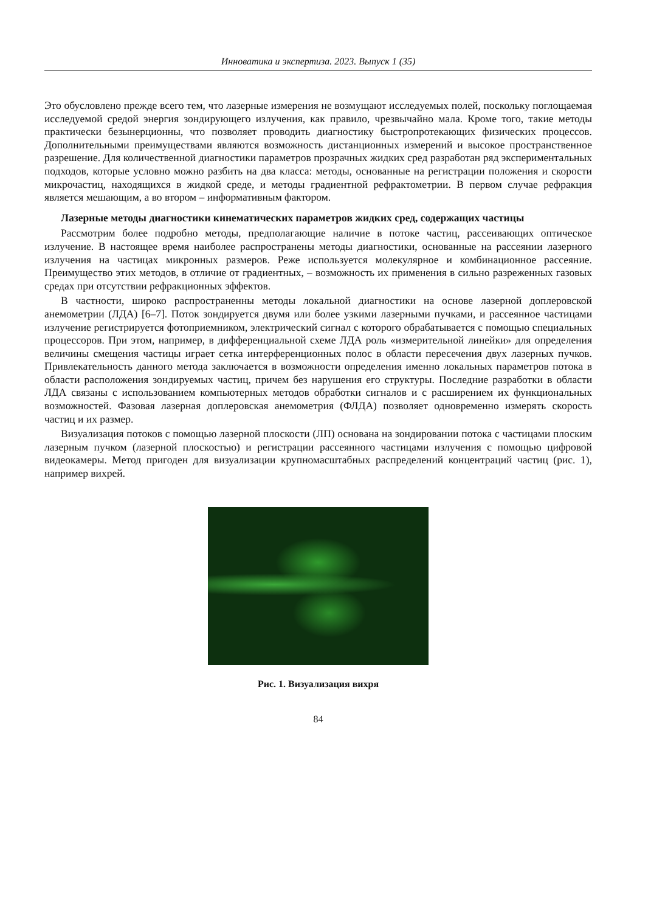Инноватика и экспертиза. 2023. Выпуск 1 (35)
Это обусловлено прежде всего тем, что лазерные измерения не возмущают исследуемых полей, поскольку поглощаемая исследуемой средой энергия зондирующего излучения, как правило, чрезвычайно мала. Кроме того, такие методы практически безынерционны, что позволяет проводить диагностику быстропротекающих физических процессов. Дополнительными преимуществами являются возможность дистанционных измерений и высокое пространственное разрешение. Для количественной диагностики параметров прозрачных жидких сред разработан ряд экспериментальных подходов, которые условно можно разбить на два класса: методы, основанные на регистрации положения и скорости микрочастиц, находящихся в жидкой среде, и методы градиентной рефрактометрии. В первом случае рефракция является мешающим, а во втором – информативным фактором.
Лазерные методы диагностики кинематических параметров жидких сред, содержащих частицы
Рассмотрим более подробно методы, предполагающие наличие в потоке частиц, рассеивающих оптическое излучение. В настоящее время наиболее распространены методы диагностики, основанные на рассеянии лазерного излучения на частицах микронных размеров. Реже используется молекулярное и комбинационное рассеяние. Преимущество этих методов, в отличие от градиентных, – возможность их применения в сильно разреженных газовых средах при отсутствии рефракционных эффектов.
В частности, широко распространенны методы локальной диагностики на основе лазерной доплеровской анемометрии (ЛДА) [6–7]. Поток зондируется двумя или более узкими лазерными пучками, и рассеянное частицами излучение регистрируется фотоприемником, электрический сигнал с которого обрабатывается с помощью специальных процессоров. При этом, например, в дифференциальной схеме ЛДА роль «измерительной линейки» для определения величины смещения частицы играет сетка интерференционных полос в области пересечения двух лазерных пучков. Привлекательность данного метода заключается в возможности определения именно локальных параметров потока в области расположения зондируемых частиц, причем без нарушения его структуры. Последние разработки в области ЛДА связаны с использованием компьютерных методов обработки сигналов и с расширением их функциональных возможностей. Фазовая лазерная доплеровская анемометрия (ФЛДА) позволяет одновременно измерять скорость частиц и их размер.
Визуализация потоков с помощью лазерной плоскости (ЛП) основана на зондировании потока с частицами плоским лазерным пучком (лазерной плоскостью) и регистрации рассеянного частицами излучения с помощью цифровой видеокамеры. Метод пригоден для визуализации крупномасштабных распределений концентраций частиц (рис. 1), например вихрей.
Рис. 1. Визуализация вихря
84